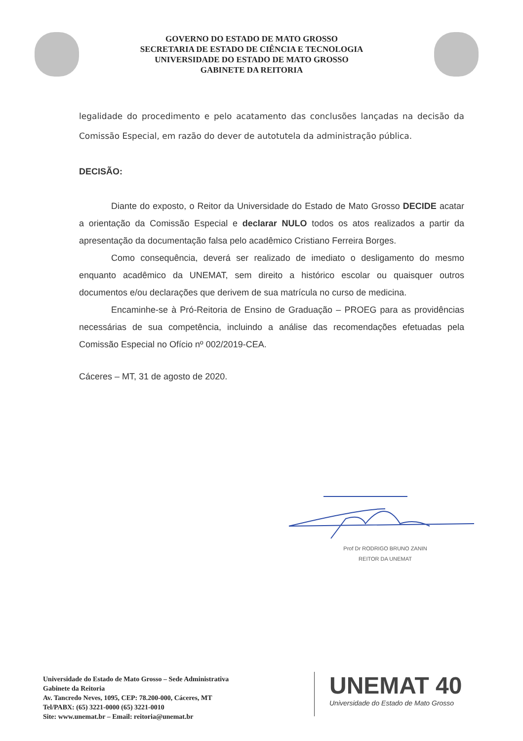GOVERNO DO ESTADO DE MATO GROSSO
SECRETARIA DE ESTADO DE CIÊNCIA E TECNOLOGIA
UNIVERSIDADE DO ESTADO DE MATO GROSSO
GABINETE DA REITORIA
legalidade do procedimento e pelo acatamento das conclusões lançadas na decisão da Comissão Especial, em razão do dever de autotutela da administração pública.
DECISÃO:
Diante do exposto, o Reitor da Universidade do Estado de Mato Grosso DECIDE acatar a orientação da Comissão Especial e declarar NULO todos os atos realizados a partir da apresentação da documentação falsa pelo acadêmico Cristiano Ferreira Borges.
Como consequência, deverá ser realizado de imediato o desligamento do mesmo enquanto acadêmico da UNEMAT, sem direito a histórico escolar ou quaisquer outros documentos e/ou declarações que derivem de sua matrícula no curso de medicina.
Encaminhe-se à Pró-Reitoria de Ensino de Graduação – PROEG para as providências necessárias de sua competência, incluindo a análise das recomendações efetuadas pela Comissão Especial no Ofício nº 002/2019-CEA.
Cáceres – MT, 31 de agosto de 2020.
Prof Dr RODRIGO BRUNO ZANIN
REITOR DA UNEMAT
Universidade do Estado de Mato Grosso – Sede Administrativa
Gabinete da Reitoria
Av. Tancredo Neves, 1095, CEP: 78.200-000, Cáceres, MT
Tel/PABX: (65) 3221-0000 (65) 3221-0010
Site: www.unemat.br – Email: reitoria@unemat.br
UNEMAT 40
Universidade do Estado de Mato Grosso